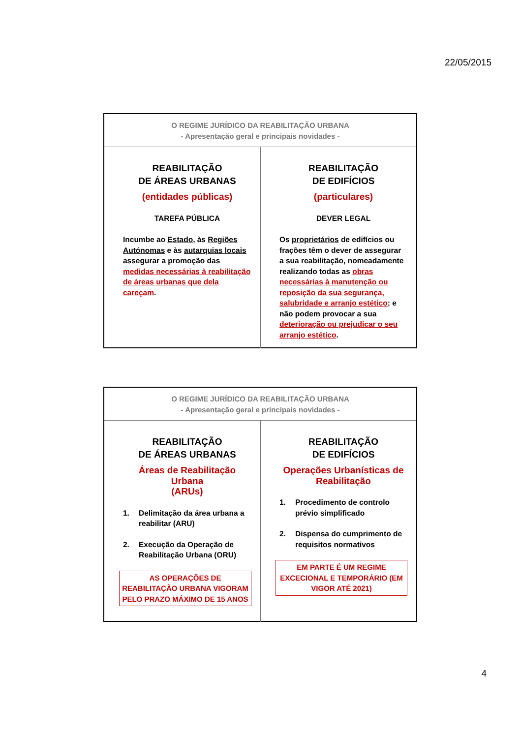22/05/2015
O REGIME JURÍDICO DA REABILITAÇÃO URBANA
- Apresentação geral e principais novidades -
REABILITAÇÃO
DE ÁREAS URBANAS
(entidades públicas)
TAREFA PÚBLICA
Incumbe ao Estado, às Regiões Autónomas e às autarquias locais assegurar a promoção das medidas necessárias à reabilitação de áreas urbanas que dela careçam.
REABILITAÇÃO
DE EDIFÍCIOS
(particulares)
DEVER LEGAL
Os proprietários de edifícios ou frações têm o dever de assegurar a sua reabilitação, nomeadamente realizando todas as obras necessárias à manutenção ou reposição da sua segurança, salubridade e arranjo estético; e não podem provocar a sua deterioração ou prejudicar o seu arranjo estético.
O REGIME JURÍDICO DA REABILITAÇÃO URBANA
- Apresentação geral e principais novidades -
REABILITAÇÃO
DE ÁREAS URBANAS
Áreas de Reabilitação Urbana
(ARUs)
1. Delimitação da área urbana a reabilitar (ARU)
2. Execução da Operação de Reabilitação Urbana (ORU)
AS OPERAÇÕES DE REABILITAÇÃO URBANA VIGORAM PELO PRAZO MÁXIMO DE 15 ANOS
REABILITAÇÃO
DE EDIFÍCIOS
Operações Urbanísticas de
Reabilitação
1. Procedimento de controlo prévio simplificado
2. Dispensa do cumprimento de requisitos normativos
EM PARTE É UM REGIME EXCECIONAL E TEMPORÁRIO (EM VIGOR ATÉ 2021)
4